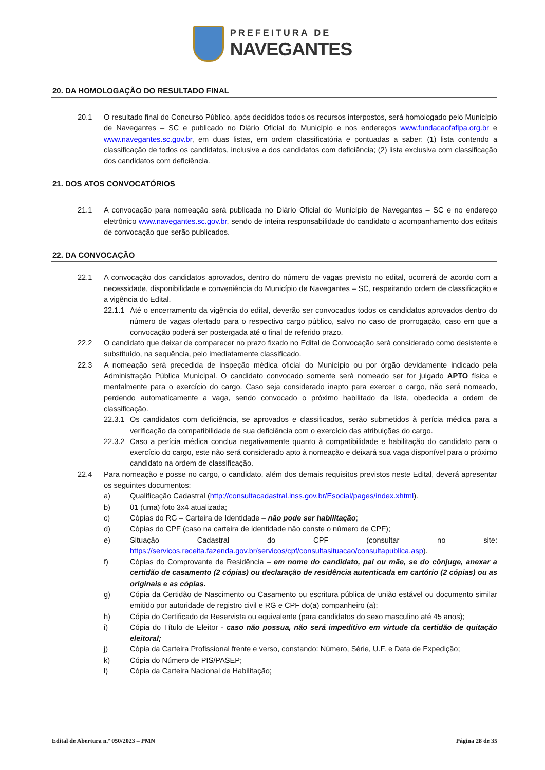PREFEITURA DE
NAVEGANTES
20. DA HOMOLOGAÇÃO DO RESULTADO FINAL
20.1 O resultado final do Concurso Público, após decididos todos os recursos interpostos, será homologado pelo Município de Navegantes – SC e publicado no Diário Oficial do Município e nos endereços www.fundacaofafipa.org.br e www.navegantes.sc.gov.br, em duas listas, em ordem classificatória e pontuadas a saber: (1) lista contendo a classificação de todos os candidatos, inclusive a dos candidatos com deficiência; (2) lista exclusiva com classificação dos candidatos com deficiência.
21. DOS ATOS CONVOCATÓRIOS
21.1 A convocação para nomeação será publicada no Diário Oficial do Município de Navegantes – SC e no endereço eletrônico www.navegantes.sc.gov.br, sendo de inteira responsabilidade do candidato o acompanhamento dos editais de convocação que serão publicados.
22. DA CONVOCAÇÃO
22.1 A convocação dos candidatos aprovados, dentro do número de vagas previsto no edital, ocorrerá de acordo com a necessidade, disponibilidade e conveniência do Município de Navegantes – SC, respeitando ordem de classificação e a vigência do Edital.
22.1.1 Até o encerramento da vigência do edital, deverão ser convocados todos os candidatos aprovados dentro do número de vagas ofertado para o respectivo cargo público, salvo no caso de prorrogação, caso em que a convocação poderá ser postergada até o final de referido prazo.
22.2 O candidato que deixar de comparecer no prazo fixado no Edital de Convocação será considerado como desistente e substituído, na sequência, pelo imediatamente classificado.
22.3 A nomeação será precedida de inspeção médica oficial do Município ou por órgão devidamente indicado pela Administração Pública Municipal. O candidato convocado somente será nomeado ser for julgado APTO física e mentalmente para o exercício do cargo. Caso seja considerado inapto para exercer o cargo, não será nomeado, perdendo automaticamente a vaga, sendo convocado o próximo habilitado da lista, obedecida a ordem de classificação.
22.3.1 Os candidatos com deficiência, se aprovados e classificados, serão submetidos à perícia médica para a verificação da compatibilidade de sua deficiência com o exercício das atribuições do cargo.
22.3.2 Caso a perícia médica conclua negativamente quanto à compatibilidade e habilitação do candidato para o exercício do cargo, este não será considerado apto à nomeação e deixará sua vaga disponível para o próximo candidato na ordem de classificação.
22.4 Para nomeação e posse no cargo, o candidato, além dos demais requisitos previstos neste Edital, deverá apresentar os seguintes documentos:
a) Qualificação Cadastral (http://consultacadastral.inss.gov.br/Esocial/pages/index.xhtml).
b) 01 (uma) foto 3x4 atualizada;
c) Cópias do RG – Carteira de Identidade – não pode ser habilitação;
d) Cópias do CPF (caso na carteira de identidade não conste o número de CPF);
e) Situação Cadastral do CPF (consultar no site: https://servicos.receita.fazenda.gov.br/servicos/cpf/consultasituacao/consultapublica.asp).
f) Cópias do Comprovante de Residência – em nome do candidato, pai ou mãe, se do cônjuge, anexar a certidão de casamento (2 cópias) ou declaração de residência autenticada em cartório (2 cópias) ou as originais e as cópias.
g) Cópia da Certidão de Nascimento ou Casamento ou escritura pública de união estável ou documento similar emitido por autoridade de registro civil e RG e CPF do(a) companheiro (a);
h) Cópia do Certificado de Reservista ou equivalente (para candidatos do sexo masculino até 45 anos);
i) Cópia do Título de Eleitor - caso não possua, não será impeditivo em virtude da certidão de quitação eleitoral;
j) Cópia da Carteira Profissional frente e verso, constando: Número, Série, U.F. e Data de Expedição;
k) Cópia do Número de PIS/PASEP;
l) Cópia da Carteira Nacional de Habilitação;
Edital de Abertura n.º 050/2023 – PMN Página 28 de 35